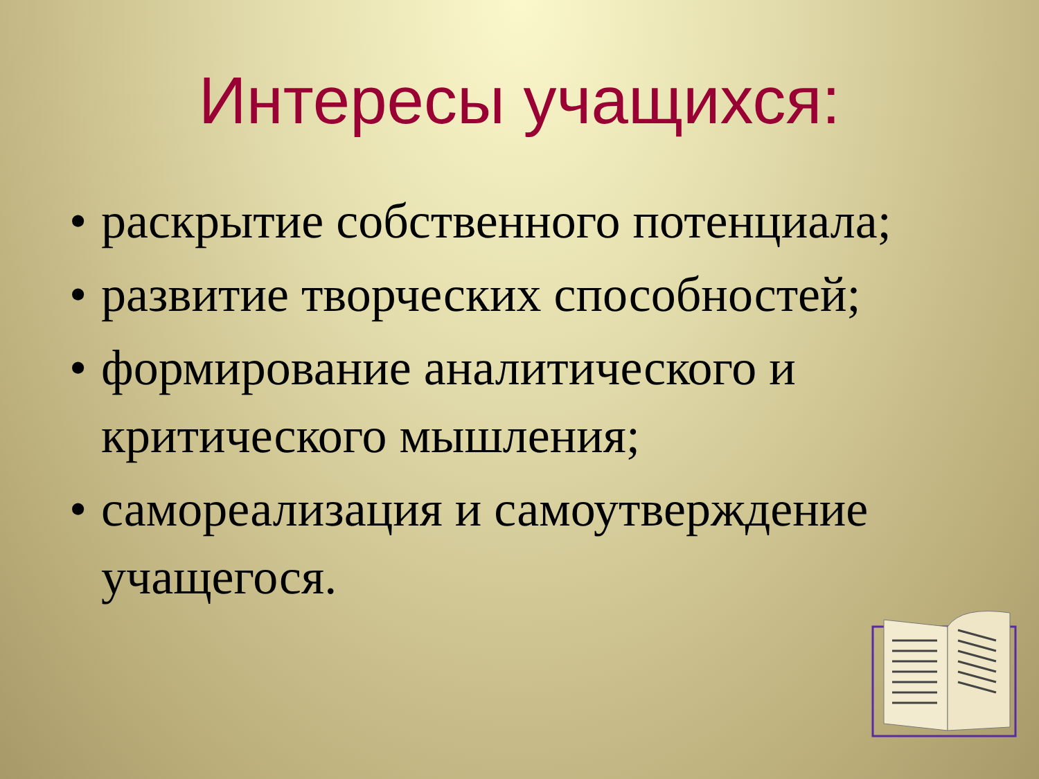Интересы учащихся:
• раскрытие собственного потенциала;
• развитие творческих способностей;
• формирование аналитического и критического мышления;
• самореализация и самоутверждение учащегося.